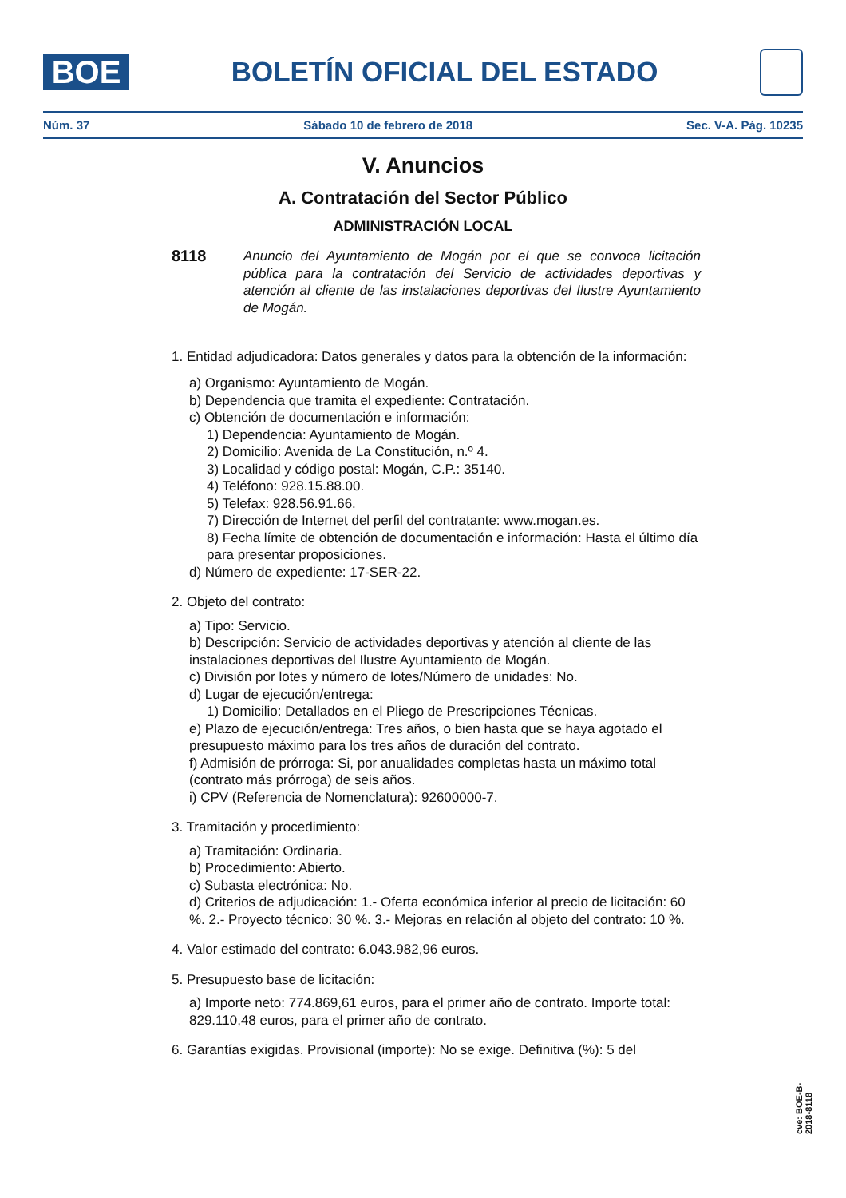BOE
BOLETÍN OFICIAL DEL ESTADO
Núm. 37 Sábado 10 de febrero de 2018 Sec. V-A. Pág. 10235
V. Anuncios
A. Contratación del Sector Público
ADMINISTRACIÓN LOCAL
8118 Anuncio del Ayuntamiento de Mogán por el que se convoca licitación pública para la contratación del Servicio de actividades deportivas y atención al cliente de las instalaciones deportivas del Ilustre Ayuntamiento de Mogán.
1. Entidad adjudicadora: Datos generales y datos para la obtención de la información:
a) Organismo: Ayuntamiento de Mogán.
b) Dependencia que tramita el expediente: Contratación.
c) Obtención de documentación e información:
1) Dependencia: Ayuntamiento de Mogán.
2) Domicilio: Avenida de La Constitución, n.º 4.
3) Localidad y código postal: Mogán, C.P.: 35140.
4) Teléfono: 928.15.88.00.
5) Telefax: 928.56.91.66.
7) Dirección de Internet del perfil del contratante: www.mogan.es.
8) Fecha límite de obtención de documentación e información: Hasta el último día para presentar proposiciones.
d) Número de expediente: 17-SER-22.
2. Objeto del contrato:
a) Tipo: Servicio.
b) Descripción: Servicio de actividades deportivas y atención al cliente de las instalaciones deportivas del Ilustre Ayuntamiento de Mogán.
c) División por lotes y número de lotes/Número de unidades: No.
d) Lugar de ejecución/entrega:
1) Domicilio: Detallados en el Pliego de Prescripciones Técnicas.
e) Plazo de ejecución/entrega: Tres años, o bien hasta que se haya agotado el presupuesto máximo para los tres años de duración del contrato.
f) Admisión de prórroga: Si, por anualidades completas hasta un máximo total (contrato más prórroga) de seis años.
i) CPV (Referencia de Nomenclatura): 92600000-7.
3. Tramitación y procedimiento:
a) Tramitación: Ordinaria.
b) Procedimiento: Abierto.
c) Subasta electrónica: No.
d) Criterios de adjudicación: 1.- Oferta económica inferior al precio de licitación: 60 %. 2.- Proyecto técnico: 30 %. 3.- Mejoras en relación al objeto del contrato: 10 %.
4. Valor estimado del contrato: 6.043.982,96 euros.
5. Presupuesto base de licitación:
a) Importe neto: 774.869,61 euros, para el primer año de contrato. Importe total: 829.110,48 euros, para el primer año de contrato.
6. Garantías exigidas. Provisional (importe): No se exige. Definitiva (%): 5 del
cve: BOE-B-2018-8118